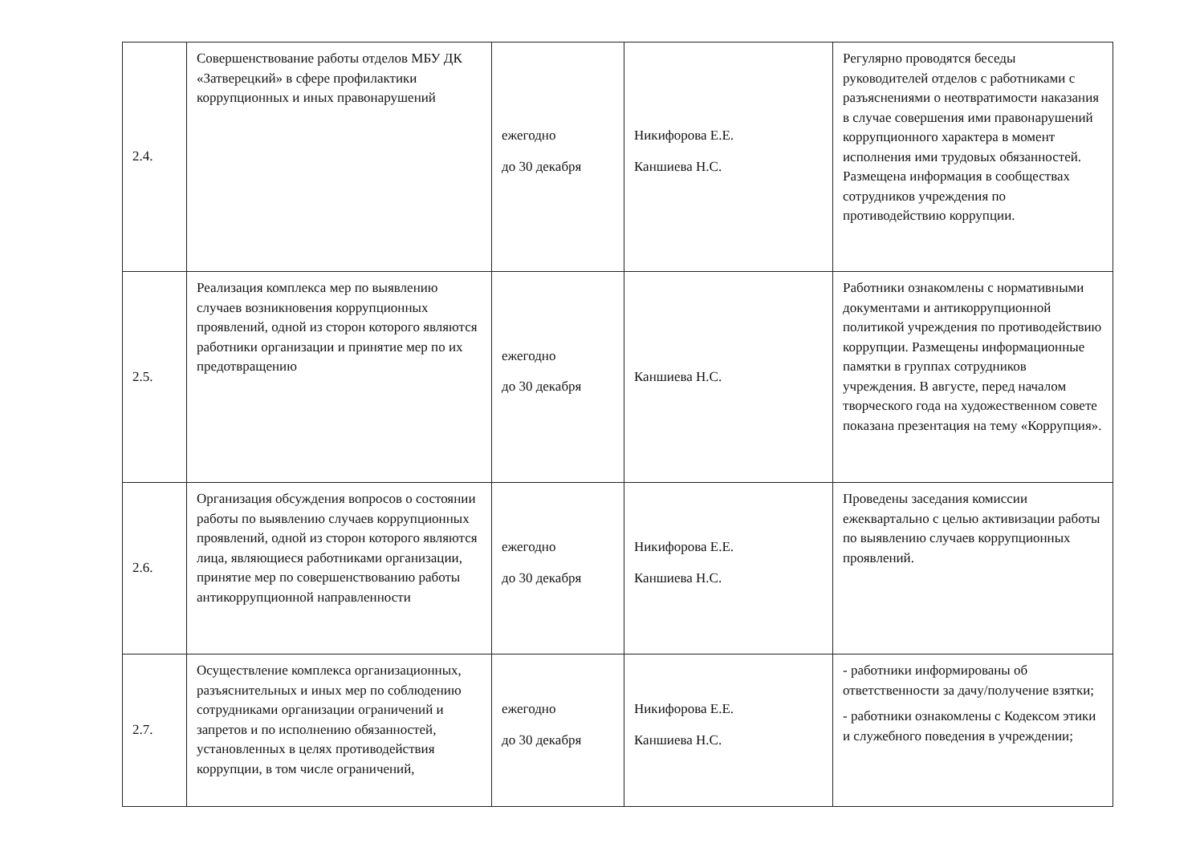| 2.4. | Совершенствование работы отделов МБУ ДК «Затверецкий» в сфере профилактики коррупционных и иных правонарушений | ежегодно до 30 декабря | Никифорова Е.Е. Каншиева Н.С. | Регулярно проводятся беседы руководителей отделов с работниками с разъяснениями о неотвратимости наказания в случае совершения ими правонарушений коррупционного характера в момент исполнения ими трудовых обязанностей. Размещена информация в сообществах сотрудников учреждения по противодействию коррупции. |
| 2.5. | Реализация комплекса мер по выявлению случаев возникновения коррупционных проявлений, одной из сторон которого являются работники организации и принятие мер по их предотвращению | ежегодно до 30 декабря | Каншиева Н.С. | Работники ознакомлены с нормативными документами и антикоррупционной политикой учреждения по противодействию коррупции. Размещены информационные памятки в группах сотрудников учреждения. В августе, перед началом творческого года на художественном совете показана презентация на тему «Коррупция». |
| 2.6. | Организация обсуждения вопросов о состоянии работы по выявлению случаев коррупционных проявлений, одной из сторон которого являются лица, являющиеся работниками организации, принятие мер по совершенствованию работы антикоррупционной направленности | ежегодно до 30 декабря | Никифорова Е.Е. Каншиева Н.С. | Проведены заседания комиссии ежеквартально с целью активизации работы по выявлению случаев коррупционных проявлений. |
| 2.7. | Осуществление комплекса организационных, разъяснительных и иных мер по соблюдению сотрудниками организации ограничений и запретов и по исполнению обязанностей, установленных в целях противодействия коррупции, в том числе ограничений, | ежегодно до 30 декабря | Никифорова Е.Е. Каншиева Н.С. | - работники информированы об ответственности за дачу/получение взятки; - работники ознакомлены с Кодексом этики и служебного поведения в учреждении; |